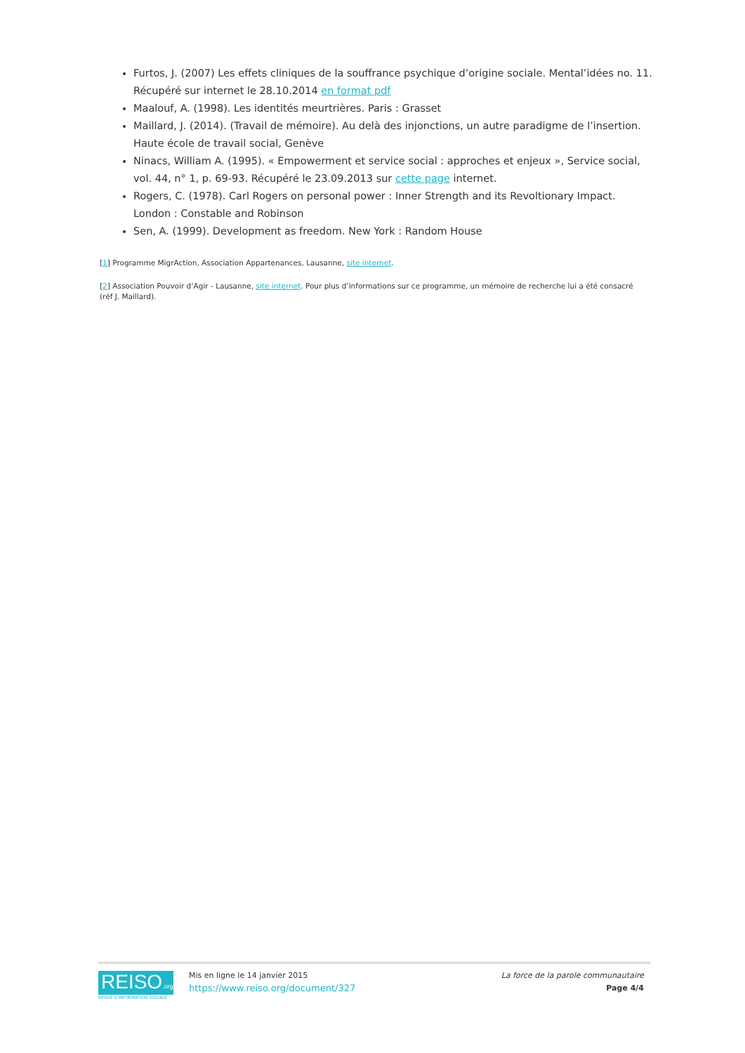Furtos, J. (2007) Les effets cliniques de la souffrance psychique d’origine sociale. Mental’idées no. 11. Récupéré sur internet le 28.10.2014 en format pdf
Maalouf, A. (1998). Les identités meurtrières. Paris : Grasset
Maillard, J. (2014). (Travail de mémoire). Au delà des injonctions, un autre paradigme de l’insertion. Haute école de travail social, Genève
Ninacs, William A. (1995). « Empowerment et service social : approches et enjeux », Service social, vol. 44, n° 1, p. 69-93. Récupéré le 23.09.2013 sur cette page internet.
Rogers, C. (1978). Carl Rogers on personal power : Inner Strength and its Revoltionary Impact. London : Constable and Robinson
Sen, A. (1999). Development as freedom. New York : Random House
[1] Programme MigrAction, Association Appartenances, Lausanne, site internet.
[2] Association Pouvoir d’Agir - Lausanne, site internet. Pour plus d’informations sur ce programme, un mémoire de recherche lui a été consacré (réf J. Maillard).
REISO.org
REVUE D'INFORMATION SOCIALE
Mis en ligne le 14 janvier 2015
https://www.reiso.org/document/327
La force de la parole communautaire
Page 4/4